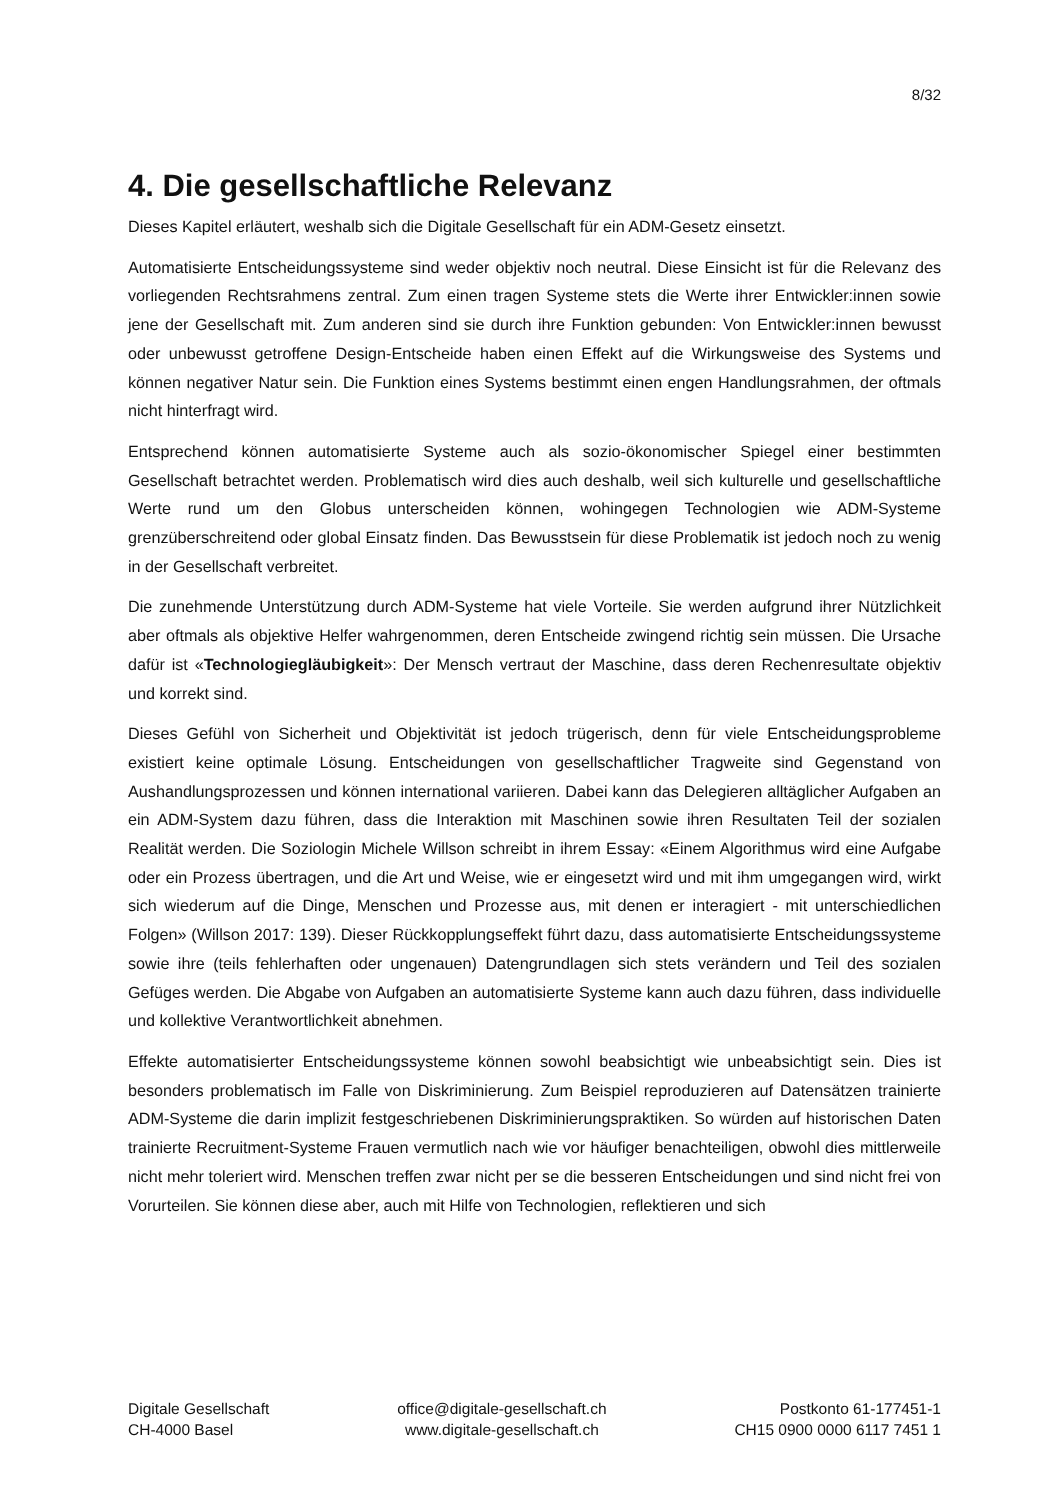8/32
4. Die gesellschaftliche Relevanz
Dieses Kapitel erläutert, weshalb sich die Digitale Gesellschaft für ein ADM-Gesetz einsetzt.
Automatisierte Entscheidungssysteme sind weder objektiv noch neutral. Diese Einsicht ist für die Relevanz des vorliegenden Rechtsrahmens zentral. Zum einen tragen Systeme stets die Werte ihrer Entwickler:innen sowie jene der Gesellschaft mit. Zum anderen sind sie durch ihre Funktion gebunden: Von Entwickler:innen bewusst oder unbewusst getroffene Design-Entscheide haben einen Effekt auf die Wirkungsweise des Systems und können negativer Natur sein. Die Funktion eines Systems bestimmt einen engen Handlungsrahmen, der oftmals nicht hinterfragt wird.
Entsprechend können automatisierte Systeme auch als sozio-ökonomischer Spiegel einer bestimmten Gesellschaft betrachtet werden. Problematisch wird dies auch deshalb, weil sich kulturelle und gesellschaftliche Werte rund um den Globus unterscheiden können, wohingegen Technologien wie ADM-Systeme grenzüberschreitend oder global Einsatz finden. Das Bewusstsein für diese Problematik ist jedoch noch zu wenig in der Gesellschaft verbreitet.
Die zunehmende Unterstützung durch ADM-Systeme hat viele Vorteile. Sie werden aufgrund ihrer Nützlichkeit aber oftmals als objektive Helfer wahrgenommen, deren Entscheide zwingend richtig sein müssen. Die Ursache dafür ist «Technologiegläubigkeit»: Der Mensch vertraut der Maschine, dass deren Rechenresultate objektiv und korrekt sind.
Dieses Gefühl von Sicherheit und Objektivität ist jedoch trügerisch, denn für viele Entscheidungsprobleme existiert keine optimale Lösung. Entscheidungen von gesellschaftlicher Tragweite sind Gegenstand von Aushandlungsprozessen und können international variieren. Dabei kann das Delegieren alltäglicher Aufgaben an ein ADM-System dazu führen, dass die Interaktion mit Maschinen sowie ihren Resultaten Teil der sozialen Realität werden. Die Soziologin Michele Willson schreibt in ihrem Essay: «Einem Algorithmus wird eine Aufgabe oder ein Prozess übertragen, und die Art und Weise, wie er eingesetzt wird und mit ihm umgegangen wird, wirkt sich wiederum auf die Dinge, Menschen und Prozesse aus, mit denen er interagiert - mit unterschiedlichen Folgen» (Willson 2017: 139). Dieser Rückkopplungseffekt führt dazu, dass automatisierte Entscheidungssysteme sowie ihre (teils fehlerhaften oder ungenauen) Datengrundlagen sich stets verändern und Teil des sozialen Gefüges werden. Die Abgabe von Aufgaben an automatisierte Systeme kann auch dazu führen, dass individuelle und kollektive Verantwortlichkeit abnehmen.
Effekte automatisierter Entscheidungssysteme können sowohl beabsichtigt wie unbeabsichtigt sein. Dies ist besonders problematisch im Falle von Diskriminierung. Zum Beispiel reproduzieren auf Datensätzen trainierte ADM-Systeme die darin implizit festgeschriebenen Diskriminierungspraktiken. So würden auf historischen Daten trainierte Recruitment-Systeme Frauen vermutlich nach wie vor häufiger benachteiligen, obwohl dies mittlerweile nicht mehr toleriert wird. Menschen treffen zwar nicht per se die besseren Entscheidungen und sind nicht frei von Vorurteilen. Sie können diese aber, auch mit Hilfe von Technologien, reflektieren und sich
Digitale Gesellschaft
CH-4000 Basel
office@digitale-gesellschaft.ch
www.digitale-gesellschaft.ch
Postkonto 61-177451-1
CH15 0900 0000 6117 7451 1